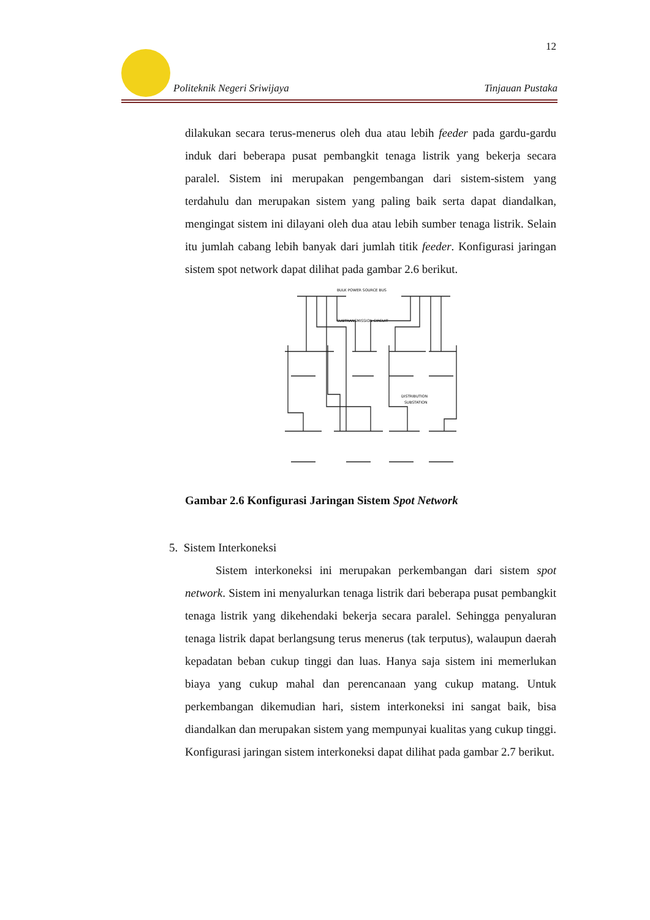12
Politeknik Negeri Sriwijaya Tinjauan Pustaka
dilakukan secara terus-menerus oleh dua atau lebih feeder pada gardu-gardu induk dari beberapa pusat pembangkit tenaga listrik yang bekerja secara paralel. Sistem ini merupakan pengembangan dari sistem-sistem yang terdahulu dan merupakan sistem yang paling baik serta dapat diandalkan, mengingat sistem ini dilayani oleh dua atau lebih sumber tenaga listrik. Selain itu jumlah cabang lebih banyak dari jumlah titik feeder. Konfigurasi jaringan sistem spot network dapat dilihat pada gambar 2.6 berikut.
BULK POWER SOURCE BUS
SUBTRANSMISSION CIRCUIT
DISTRIBUTION
SUBSTATION
Gambar 2.6 Konfigurasi Jaringan Sistem Spot Network
5. Sistem Interkoneksi
Sistem interkoneksi ini merupakan perkembangan dari sistem spot network. Sistem ini menyalurkan tenaga listrik dari beberapa pusat pembangkit tenaga listrik yang dikehendaki bekerja secara paralel. Sehingga penyaluran tenaga listrik dapat berlangsung terus menerus (tak terputus), walaupun daerah kepadatan beban cukup tinggi dan luas. Hanya saja sistem ini memerlukan biaya yang cukup mahal dan perencanaan yang cukup matang. Untuk perkembangan dikemudian hari, sistem interkoneksi ini sangat baik, bisa diandalkan dan merupakan sistem yang mempunyai kualitas yang cukup tinggi. Konfigurasi jaringan sistem interkoneksi dapat dilihat pada gambar 2.7 berikut.